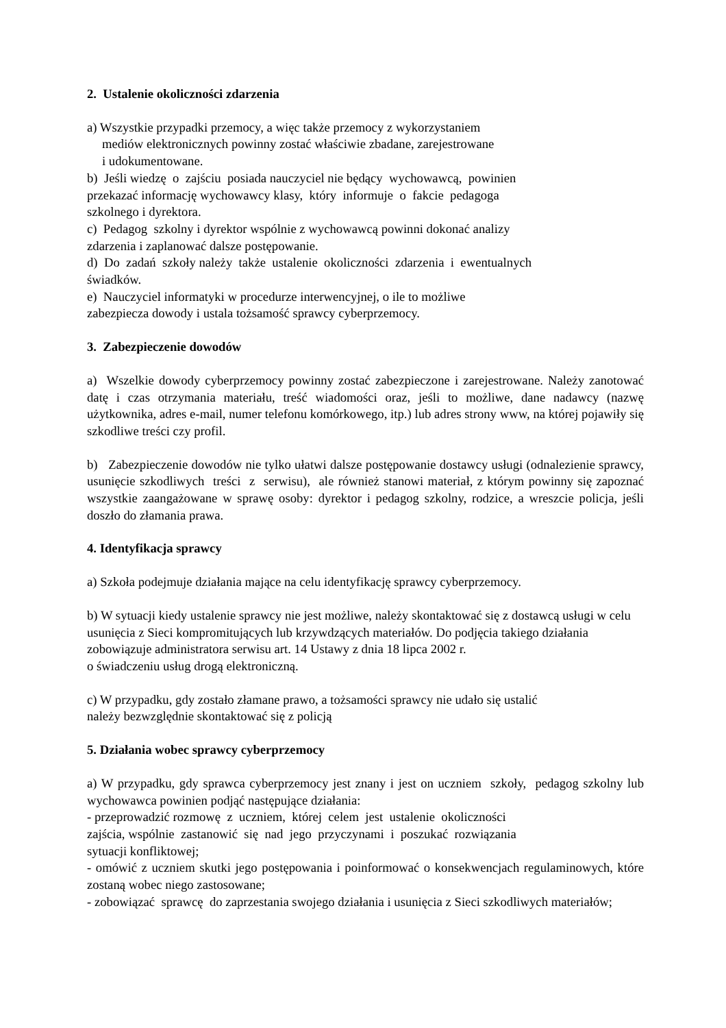2. Ustalenie okoliczności zdarzenia
a) Wszystkie przypadki przemocy, a więc także przemocy z wykorzystaniem
mediów elektronicznych powinny zostać właściwie zbadane, zarejestrowane
i udokumentowane.
b) Jeśli wiedzę o zajściu posiada nauczyciel nie będący wychowawcą, powinien
przekazać informację wychowawcy klasy, który informuje o fakcie pedagoga
szkolnego i dyrektora.
c) Pedagog szkolny i dyrektor wspólnie z wychowawcą powinni dokonać analizy
zdarzenia i zaplanować dalsze postępowanie.
d) Do zadań szkoły należy także ustalenie okoliczności zdarzenia i ewentualnych
świadków.
e) Nauczyciel informatyki w procedurze interwencyjnej, o ile to możliwe
zabezpiecza dowody i ustala tożsamość sprawcy cyberprzemocy.
3. Zabezpieczenie dowodów
a) Wszelkie dowody cyberprzemocy powinny zostać zabezpieczone i zarejestrowane. Należy zanotować datę i czas otrzymania materiału, treść wiadomości oraz, jeśli to możliwe, dane nadawcy (nazwę użytkownika, adres e-mail, numer telefonu komórkowego, itp.) lub adres strony www, na której pojawiły się szkodliwe treści czy profil.
b) Zabezpieczenie dowodów nie tylko ułatwi dalsze postępowanie dostawcy usługi (odnalezienie sprawcy, usunięcie szkodliwych treści z serwisu), ale również stanowi materiał, z którym powinny się zapoznać wszystkie zaangażowane w sprawę osoby: dyrektor i pedagog szkolny, rodzice, a wreszcie policja, jeśli doszło do złamania prawa.
4. Identyfikacja sprawcy
a) Szkoła podejmuje działania mające na celu identyfikację sprawcy cyberprzemocy.
b) W sytuacji kiedy ustalenie sprawcy nie jest możliwe, należy skontaktować się z dostawcą usługi w celu usunięcia z Sieci kompromitujących lub krzywdzących materiałów. Do podjęcia takiego działania zobowiązuje administratora serwisu art. 14 Ustawy z dnia 18 lipca 2002 r.
o świadczeniu usług drogą elektroniczną.
c) W przypadku, gdy zostało złamane prawo, a tożsamości sprawcy nie udało się ustalić
należy bezwzględnie skontaktować się z policją
5. Działania wobec sprawcy cyberprzemocy
a) W przypadku, gdy sprawca cyberprzemocy jest znany i jest on uczniem szkoły, pedagog szkolny lub wychowawca powinien podjąć następujące działania:
- przeprowadzić rozmowę z uczniem, której celem jest ustalenie okoliczności
zajścia, wspólnie zastanowić się nad jego przyczynami i poszukać rozwiązania
sytuacji konfliktowej;
- omówić z uczniem skutki jego postępowania i poinformować o konsekwencjach regulaminowych, które zostaną wobec niego zastosowane;
- zobowiązać sprawcę do zaprzestania swojego działania i usunięcia z Sieci szkodliwych materiałów;